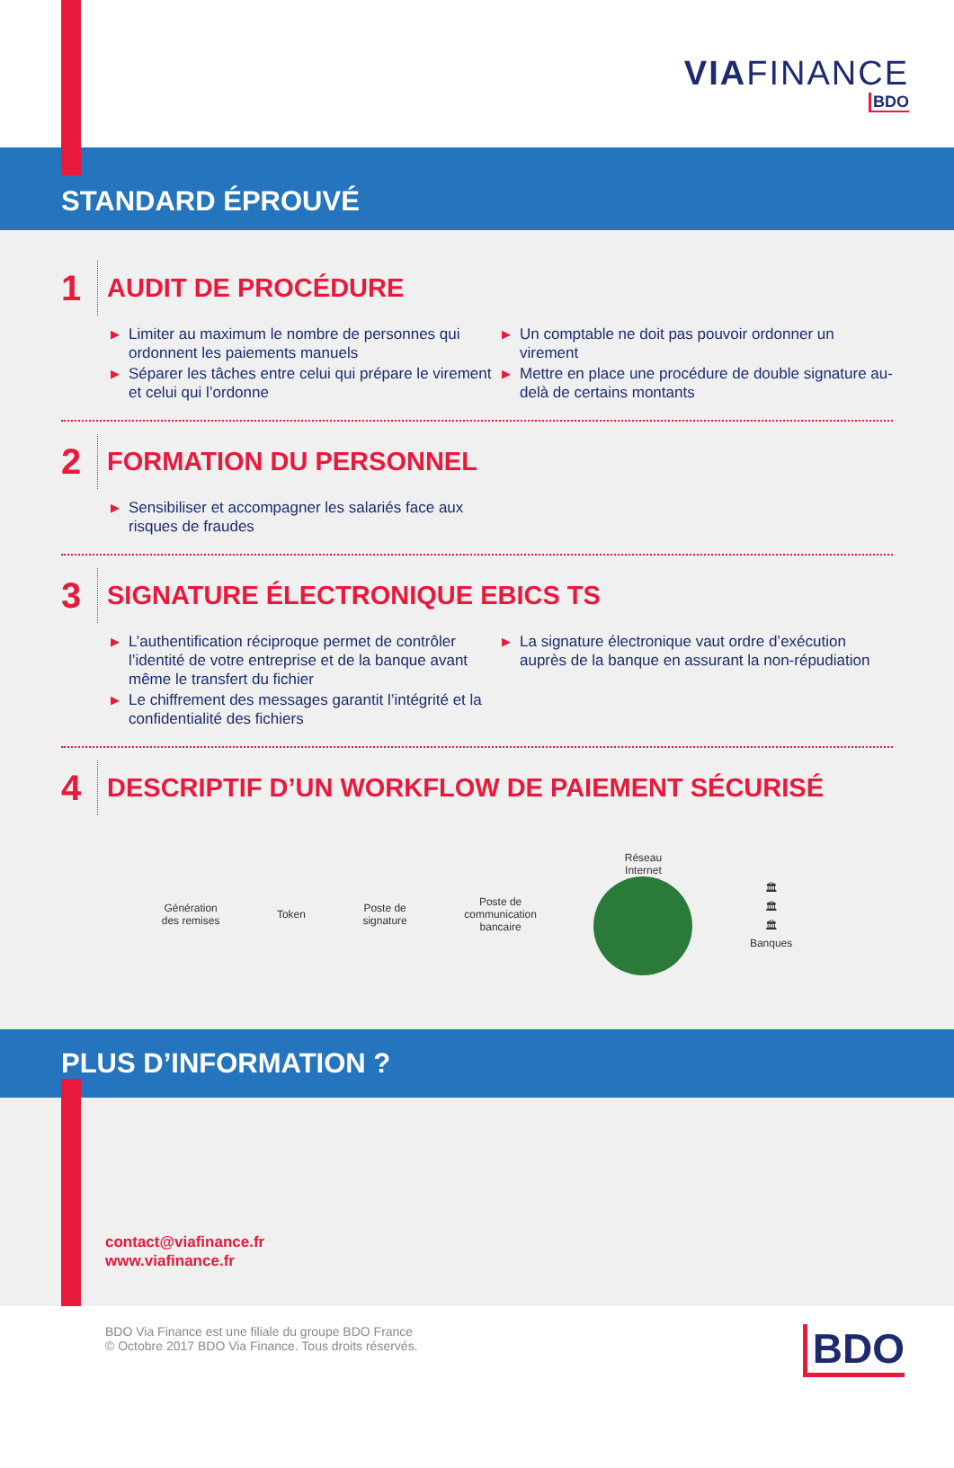VIAFINANCE
BDO
STANDARD ÉPROUVÉ
1 AUDIT DE PROCÉDURE
▶ Limiter au maximum le nombre de personnes qui ordonnent les paiements manuels
▶ Séparer les tâches entre celui qui prépare le virement et celui qui l’ordonne
▶ Un comptable ne doit pas pouvoir ordonner un virement
▶ Mettre en place une procédure de double signature au-delà de certains montants
2 FORMATION DU PERSONNEL
▶ Sensibiliser et accompagner les salariés face aux risques de fraudes
3 SIGNATURE ÉLECTRONIQUE EBICS TS
▶ L’authentification réciproque permet de contrôler l’identité de votre entreprise et de la banque avant même le transfert du fichier
▶ Le chiffrement des messages garantit l’intégrité et la confidentialité des fichiers
▶ La signature électronique vaut ordre d’exécution auprès de la banque en assurant la non-répudiation
4 DESCRIPTIF D’UN WORKFLOW DE PAIEMENT SÉCURISÉ
Génération
des remises
Token
Poste de
signature
Poste de
communication
bancaire
Réseau
Internet
🏛
🏛
🏛
Banques
PLUS D’INFORMATION ?
contact@viafinance.fr
www.viafinance.fr
BDO Via Finance est une filiale du groupe BDO France
© Octobre 2017 BDO Via Finance. Tous droits réservés.
BDO